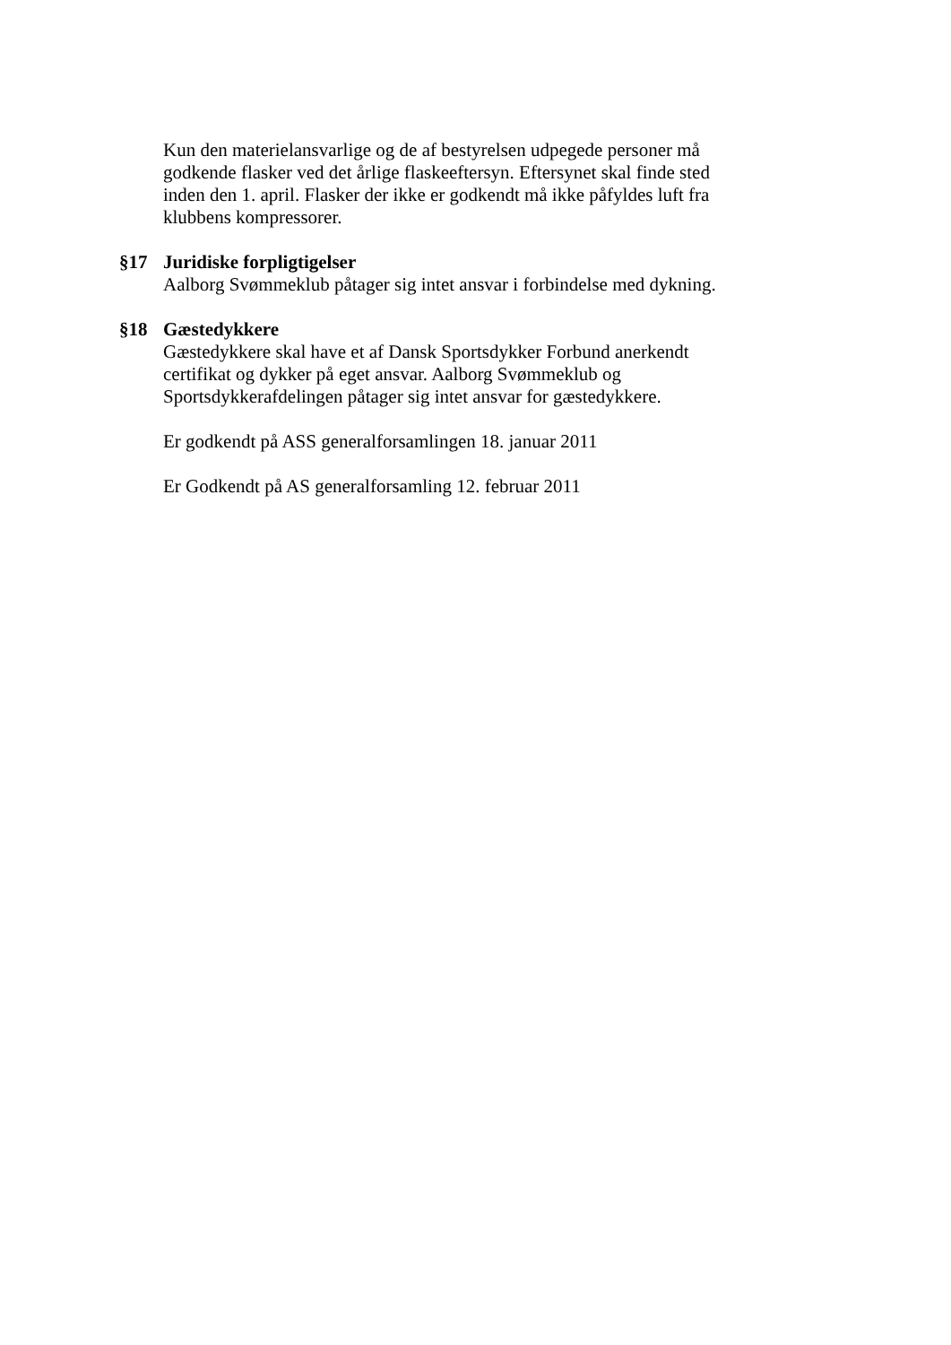Kun den materielansvarlige og de af bestyrelsen udpegede personer må godkende flasker ved det årlige flaskeeftersyn. Eftersynet skal finde sted inden den 1. april. Flasker der ikke er godkendt må ikke påfyldes luft fra klubbens kompressorer.
§17 Juridiske forpligtigelser
Aalborg Svømmeklub påtager sig intet ansvar i forbindelse med dykning.
§18 Gæstedykkere
Gæstedykkere skal have et af Dansk Sportsdykker Forbund anerkendt certifikat og dykker på eget ansvar. Aalborg Svømmeklub og Sportsdykkerafdelingen påtager sig intet ansvar for gæstedykkere.
Er godkendt på ASS generalforsamlingen 18. januar 2011
Er Godkendt på AS generalforsamling 12. februar 2011